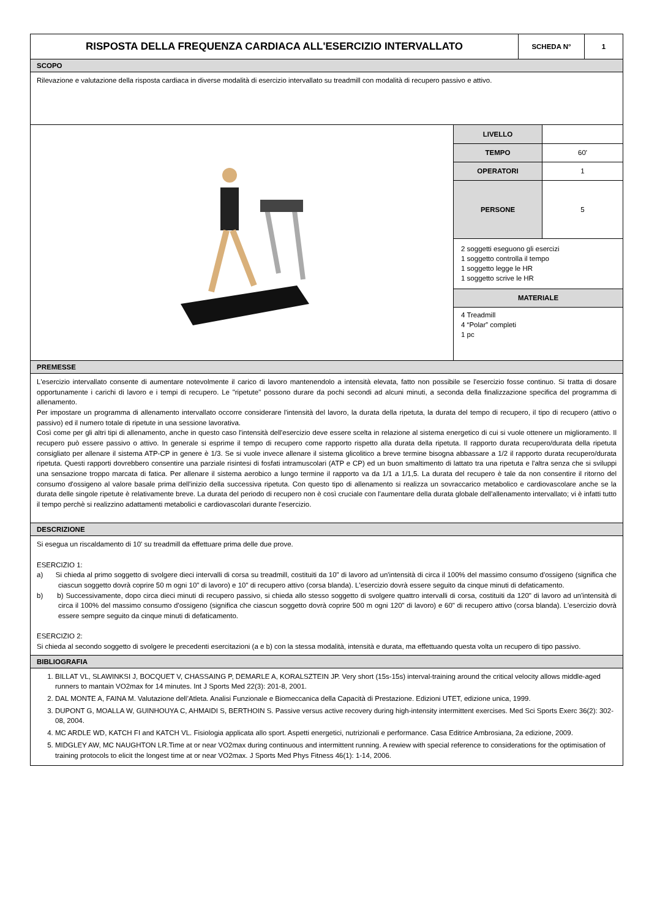| RISPOSTA DELLA FREQUENZA CARDIACA ALL'ESERCIZIO INTERVALLATO | SCHEDA N° | 1 |
SCOPO
Rilevazione e valutazione della risposta cardiaca in diverse modalità di esercizio intervallato su treadmill con modalità di recupero passivo e attivo.
| LIVELLO | |
| TEMPO | 60' |
| OPERATORI | 1 |
| PERSONE | 5 |
| 2 soggetti eseguono gli esercizi 1 soggetto controlla il tempo 1 soggetto legge le HR 1 soggetto scrive le HR | |
| MATERIALE | |
| 4 Treadmill 4 “Polar” completi 1 pc | |
PREMESSE
L'esercizio intervallato consente di aumentare notevolmente il carico di lavoro mantenendolo a intensità elevata, fatto non possibile se l'esercizio fosse continuo. Si tratta di dosare opportunamente i carichi di lavoro e i tempi di recupero. Le "ripetute" possono durare da pochi secondi ad alcuni minuti, a seconda della finalizzazione specifica del programma di allenamento.
Per impostare un programma di allenamento intervallato occorre considerare l'intensità del lavoro, la durata della ripetuta, la durata del tempo di recupero, il tipo di recupero (attivo o passivo) ed il numero totale di ripetute in una sessione lavorativa.
Così come per gli altri tipi di allenamento, anche in questo caso l'intensità dell'esercizio deve essere scelta in relazione al sistema energetico di cui si vuole ottenere un miglioramento. Il recupero può essere passivo o attivo. In generale si esprime il tempo di recupero come rapporto rispetto alla durata della ripetuta. Il rapporto durata recupero/durata della ripetuta consigliato per allenare il sistema ATP-CP in genere è 1/3. Se si vuole invece allenare il sistema glicolitico a breve termine bisogna abbassare a 1/2 il rapporto durata recupero/durata ripetuta. Questi rapporti dovrebbero consentire una parziale risintesi di fosfati intramuscolari (ATP e CP) ed un buon smaltimento di lattato tra una ripetuta e l'altra senza che si sviluppi una sensazione troppo marcata di fatica. Per allenare il sistema aerobico a lungo termine il rapporto va da 1/1 a 1/1,5. La durata del recupero è tale da non consentire il ritorno del consumo d'ossigeno al valore basale prima dell'inizio della successiva ripetuta. Con questo tipo di allenamento si realizza un sovraccarico metabolico e cardiovascolare anche se la durata delle singole ripetute è relativamente breve. La durata del periodo di recupero non è così cruciale con l'aumentare della durata globale dell'allenamento intervallato; vi è infatti tutto il tempo perchè si realizzino adattamenti metabolici e cardiovascolari durante l'esercizio.
DESCRIZIONE
Si esegua un riscaldamento di 10' su treadmill da effettuare prima delle due prove.
ESERCIZIO 1:
a) Si chieda al primo soggetto di svolgere dieci intervalli di corsa su treadmill, costituiti da 10" di lavoro ad un'intensità di circa il 100% del massimo consumo d'ossigeno (significa che ciascun soggetto dovrà coprire 50 m ogni 10" di lavoro) e 10" di recupero attivo (corsa blanda). L'esercizio dovrà essere seguito da cinque minuti di defaticamento.
b) b) Successivamente, dopo circa dieci minuti di recupero passivo, si chieda allo stesso soggetto di svolgere quattro intervalli di corsa, costituiti da 120" di lavoro ad un'intensità di circa il 100% del massimo consumo d'ossigeno (significa che ciascun soggetto dovrà coprire 500 m ogni 120" di lavoro) e 60" di recupero attivo (corsa blanda). L'esercizio dovrà essere sempre seguito da cinque minuti di defaticamento.
ESERCIZIO 2:
Si chieda al secondo soggetto di svolgere le precedenti esercitazioni (a e b) con la stessa modalità, intensità e durata, ma effettuando questa volta un recupero di tipo passivo.
BIBLIOGRAFIA
1. BILLAT VL, SLAWINKSI J, BOCQUET V, CHASSAING P, DEMARLE A, KORALSZTEIN JP. Very short (15s-15s) interval-training around the critical velocity allows middle-aged runners to mantain VO2max for 14 minutes. Int J Sports Med 22(3): 201-8, 2001.
2. DAL MONTE A, FAINA M. Valutazione dell’Atleta. Analisi Funzionale e Biomeccanica della Capacità di Prestazione. Edizioni UTET, edizione unica, 1999.
3. DUPONT G, MOALLA W, GUINHOUYA C, AHMAIDI S, BERTHOIN S. Passive versus active recovery during high-intensity intermittent exercises. Med Sci Sports Exerc 36(2): 302-08, 2004.
4. MC ARDLE WD, KATCH FI and KATCH VL. Fisiologia applicata allo sport. Aspetti energetici, nutrizionali e performance. Casa Editrice Ambrosiana, 2a edizione, 2009.
5. MIDGLEY AW, MC NAUGHTON LR.Time at or near VO2max during continuous and intermittent running. A rewiew with special reference to considerations for the optimisation of training protocols to elicit the longest time at or near VO2max. J Sports Med Phys Fitness 46(1): 1-14, 2006.